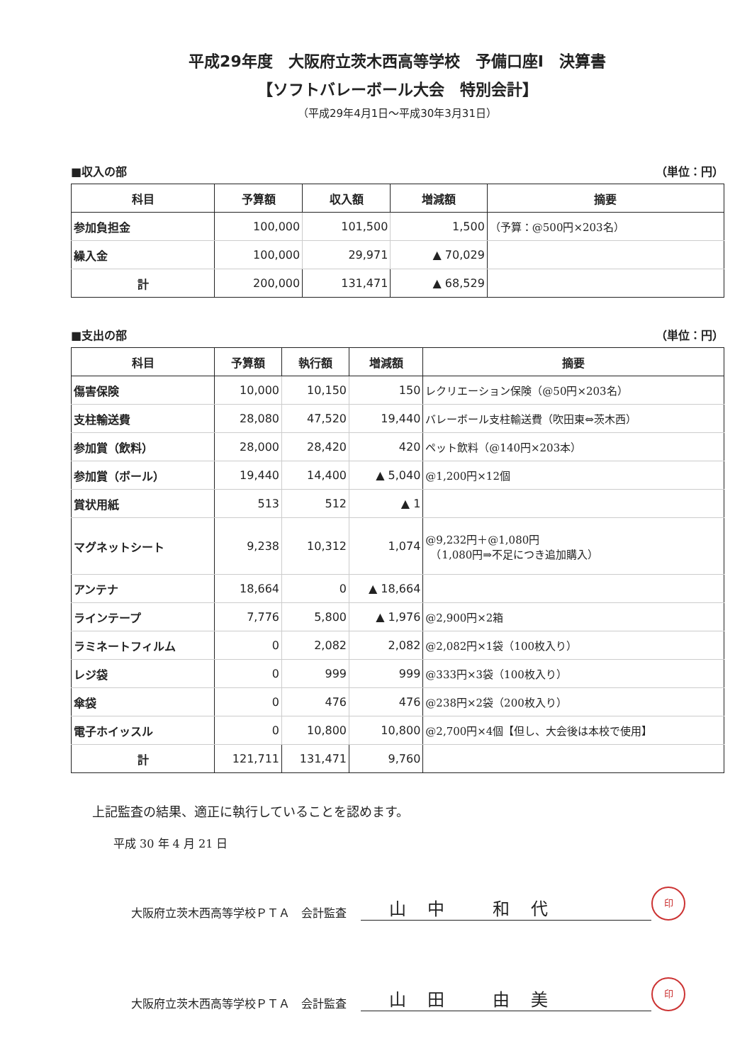平成29年度　大阪府立茨木西高等学校　予備口座Ⅰ　決算書
【ソフトバレーボール大会　特別会計】
（平成29年4月1日～平成30年3月31日）
■収入の部 （単位：円）
| 科目 | 予算額 | 収入額 | 増減額 | 摘要 |
| --- | --- | --- | --- | --- |
| 参加負担金 | 100,000 | 101,500 | 1,500 | （予算：@500円×203名） |
| 繰入金 | 100,000 | 29,971 | ▲ 70,029 | |
| 計 | 200,000 | 131,471 | ▲ 68,529 | |
■支出の部 （単位：円）
| 科目 | 予算額 | 執行額 | 増減額 | 摘要 |
| --- | --- | --- | --- | --- |
| 傷害保険 | 10,000 | 10,150 | 150 | レクリエーション保険（@50円×203名） |
| 支柱輸送費 | 28,080 | 47,520 | 19,440 | バレーボール支柱輸送費（吹田東⇔茨木西） |
| 参加賞（飲料） | 28,000 | 28,420 | 420 | ペット飲料（@140円×203本） |
| 参加賞（ボール） | 19,440 | 14,400 | ▲ 5,040 | @1,200円×12個 |
| 賞状用紙 | 513 | 512 | ▲ 1 | |
| マグネットシート | 9,238 | 10,312 | 1,074 | @9,232円＋@1,080円 （1,080円⇒不足につき追加購入） |
| アンテナ | 18,664 | 0 | ▲ 18,664 | |
| ラインテープ | 7,776 | 5,800 | ▲ 1,976 | @2,900円×2箱 |
| ラミネートフィルム | 0 | 2,082 | 2,082 | @2,082円×1袋（100枚入り） |
| レジ袋 | 0 | 999 | 999 | @333円×3袋（100枚入り） |
| 傘袋 | 0 | 476 | 476 | @238円×2袋（200枚入り） |
| 電子ホイッスル | 0 | 10,800 | 10,800 | @2,700円×4個【但し、大会後は本校で使用】 |
| 計 | 121,711 | 131,471 | 9,760 | |
上記監査の結果、適正に執行していることを認めます。
平成 30 年 4 月 21 日
大阪府立茨木西高等学校ＰＴＡ　会計監査 山中 和代 印
大阪府立茨木西高等学校ＰＴＡ　会計監査 山田 由美 印